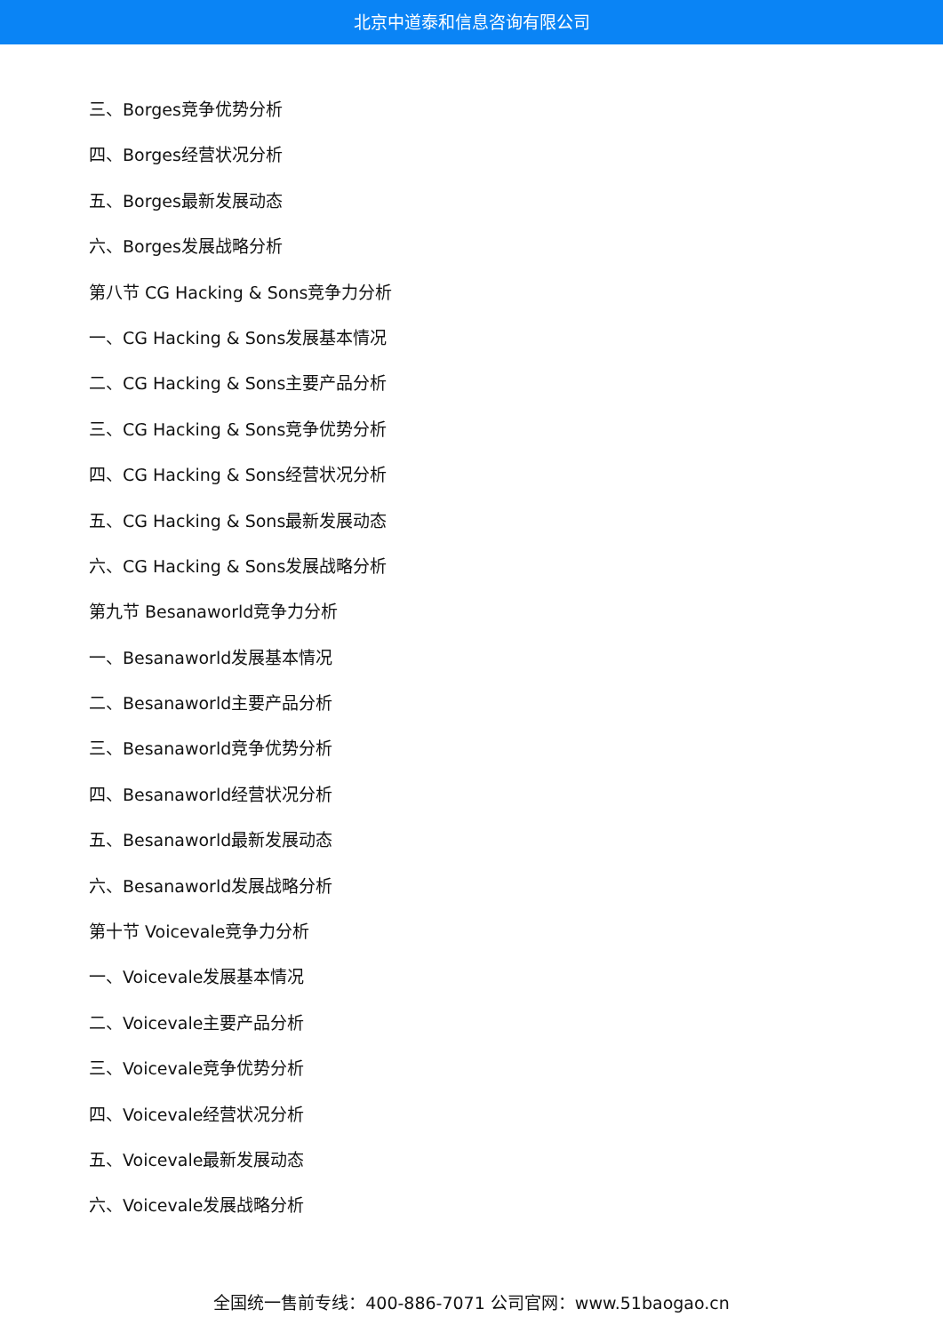北京中道泰和信息咨询有限公司
三、Borges竞争优势分析
四、Borges经营状况分析
五、Borges最新发展动态
六、Borges发展战略分析
第八节 CG Hacking & Sons竞争力分析
一、CG Hacking & Sons发展基本情况
二、CG Hacking & Sons主要产品分析
三、CG Hacking & Sons竞争优势分析
四、CG Hacking & Sons经营状况分析
五、CG Hacking & Sons最新发展动态
六、CG Hacking & Sons发展战略分析
第九节 Besanaworld竞争力分析
一、Besanaworld发展基本情况
二、Besanaworld主要产品分析
三、Besanaworld竞争优势分析
四、Besanaworld经营状况分析
五、Besanaworld最新发展动态
六、Besanaworld发展战略分析
第十节 Voicevale竞争力分析
一、Voicevale发展基本情况
二、Voicevale主要产品分析
三、Voicevale竞争优势分析
四、Voicevale经营状况分析
五、Voicevale最新发展动态
六、Voicevale发展战略分析
全国统一售前专线：400-886-7071 公司官网：www.51baogao.cn